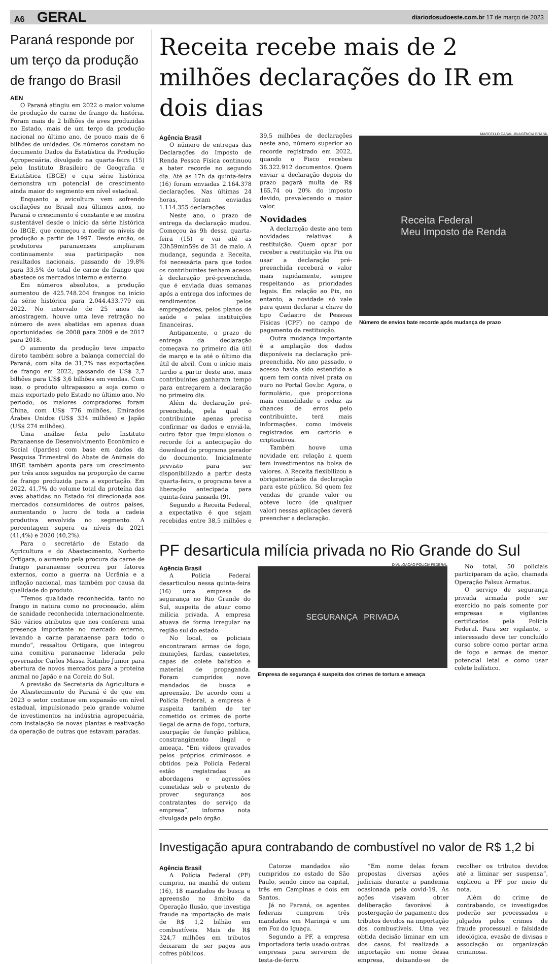A6 GERAL diariodosudoeste.com.br 17 de março de 2023
Paraná responde por um terço da produção de frango do Brasil
AEN
O Paraná atingiu em 2022 o maior volume de produção de carne de frango da história. Foram mais de 2 bilhões de aves produzidas no Estado, mais de um terço da produção nacional no último ano, de pouco mais de 6 bilhões de unidades. Os números constam no documento Dados da Estatística da Produção Agropecuária, divulgado na quarta-feira (15) pelo Instituto Brasileiro de Geografia e Estatística (IBGE) e cuja série histórica demonstra um potencial de crescimento ainda maior do segmento em nível estadual.
Enquanto a avicultura vem sofrendo oscilações no Brasil nos últimos anos, no Paraná o crescimento é constante e se mostra sustentável desde o início da série histórica do IBGE, que começou a medir os níveis de produção a partir de 1997. Desde então, os produtores paranaenses ampliaram continuamente sua participação nos resultados nacionais, passando de 19,8% para 33,5% do total de carne de frango que abastece os mercados interno e externo.
Em números absolutos, a produção aumentou de 425.748.204 frangos no início da série histórica para 2.044.433.779 em 2022. No intervalo de 25 anos da amostragem, houve uma leve retração no número de aves abatidas em apenas duas oportunidades: de 2008 para 2009 e de 2017 para 2018.
O aumento da produção teve impacto direto também sobre a balança comercial do Paraná, com alta de 31,7% nas exportações de frango em 2022, passando de US$ 2,7 bilhões para US$ 3,6 bilhões em vendas. Com isso, o produto ultrapassou a soja como o mais exportado pelo Estado no último ano. No período, os maiores compradores foram China, com US$ 776 milhões, Emirados Árabes Unidos (US$ 334 milhões) e Japão (US$ 274 milhões).
Uma análise feita pelo Instituto Paranaense de Desenvolvimento Econômico e Social (Ipardes) com base em dados da Pesquisa Trimestral do Abate de Animais do IBGE também aponta para um crescimento por três anos seguidos na proporção de carne de frango produzida para a exportação. Em 2022, 41,7% do volume total da proteína das aves abatidas no Estado foi direcionada aos mercados consumidores de outros países, aumentando o lucro de toda a cadeia produtiva envolvida no segmento. A porcentagem supera os níveis de 2021 (41,4%) e 2020 (40,2%).
Para o secretário de Estado da Agricultura e do Abastecimento, Norberto Ortigara, o aumento pela procura da carne de frango paranaense ocorreu por fatores externos, como a guerra na Ucrânia e a inflação nacional, mas também por causa da qualidade do produto.
“Temos qualidade reconhecida, tanto no frango in natura como no processado, além de sanidade reconhecida internacionalmente. São vários atributos que nos conferem uma presença importante no mercado externo, levando a carne paranaense para todo o mundo”, ressaltou Ortigara, que integrou uma comitiva paranaense liderada pelo governador Carlos Massa Ratinho Junior para abertura de novos mercados para a proteína animal no Japão e na Coreia do Sul.
A previsão da Secretaria da Agricultura e do Abastecimento do Paraná é de que em 2023 o setor continue em expansão em nível estadual, impulsionado pelo grande volume de investimentos na indústria agropecuária, com instalação de novas plantas e reativação da operação de outras que estavam paradas.
Receita recebe mais de 2 milhões declarações do IR em dois dias
Agência Brasil
O número de entregas das Declarações do Imposto de Renda Pessoa Física continuou a bater recorde no segundo dia. Até as 17h da quinta-feira (16) foram enviadas 2.164.378 declarações. Nas últimas 24 horas, foram enviadas 1.114.355 declarações.
Neste ano, o prazo de entrega da declaração mudou. Começou às 9h dessa quarta-feira (15) e vai até as 23h59min59s de 31 de maio. A mudança, segunda a Receita, foi necessária para que todos os contribuintes tenham acesso à declaração pré-preenchida, que é enviada duas semanas após a entrega dos informes de rendimentos pelos empregadores, pelos planos de saúde e pelas instituições financeiras.
Antigamente, o prazo de entrega da declaração começava no primeiro dia útil de março e ia até o último dia útil de abril. Com o início mais tardio a partir deste ano, mais contribuintes ganharam tempo para entregarem a declaração no primeiro dia.
Além da declaração pré-preenchida, pela qual o contribuinte apenas precisa confirmar os dados e enviá-la, outro fator que impulsionou o recorde foi a antecipação do download do programa gerador do documento. Inicialmente previsto para ser disponibilizado a partir desta quarta-feira, o programa teve a liberação antecipada para quinta-feira passada (9).
Segundo a Receita Federal, a expectativa é que sejam recebidas entre 38,5 milhões e 39,5 milhões de declarações neste ano, número superior ao recorde registrado em 2022, quando o Fisco recebeu 36.322.912 documentos. Quem enviar a declaração depois do prazo pagará multa de R$ 165,74 ou 20% do imposto devido, prevalecendo o maior valor.
Novidades
A declaração deste ano tem novidades relativas à restituição. Quem optar por receber a restituição via Pix ou usar a declaração pré-preenchida receberá o valor mais rapidamente, sempre respeitando as prioridades legais. Em relação ao Pix, no entanto, a novidade só vale para quem declarar a chave do tipo Cadastro de Pessoas Físicas (CPF) no campo de pagamento da restituição.
Outra mudança importante é a ampliação dos dados disponíveis na declaração pré-preenchida. No ano passado, o acesso havia sido estendido a quem tem conta nível prata ou ouro no Portal Gov.br. Agora, o formulário, que proporciona mais comodidade e reduz as chances de erros pelo contribuinte, terá mais informações, como imóveis registrados em cartório e criptoativos.
Também houve uma novidade em relação a quem tem investimentos na bolsa de valores. A Receita flexibilizou a obrigatoriedade da declaração para este público. Só quem fez vendas de grande valor ou obteve lucro (de qualquer valor) nessas aplicações deverá preencher a declaração.
MARCELLO CASAL JR/AGÊNCIA BRASIL
Receita Federal
Meu Imposto de Renda
Número de envios bate recorde após mudança de prazo
PF desarticula milícia privada no Rio Grande do Sul
Agência Brasil
A Polícia Federal desarticulou nessa quinta-feira (16) uma empresa de segurança no Rio Grande do Sul, suspeita de atuar como milícia privada. A empresa atuava de forma irregular na região sul do estado.
No local, os policiais encontraram armas de fogo, munições, fardas, cassetetes, capas de colete balístico e material de propaganda. Foram cumpridos nove mandados de busca e apreensão. De acordo com a Polícia Federal, a empresa é suspeita também de ter cometido os crimes de porte ilegal de arma de fogo, tortura, usurpação de função pública, constrangimento ilegal e ameaça. “Em vídeos gravados pelos próprios criminosos e obtidos pela Polícia Federal estão registradas as abordagens e agressões cometidas sob o pretexto de prover segurança aos contratantes do serviço da empresa”, informa nota divulgada pelo órgão.
DIVULGAÇÃO POLÍCIA FEDERAL
SEGURANÇA PRIVADA
Empresa de segurança é suspeita dos crimes de tortura e ameaça
No total, 50 policiais participaram da ação, chamada Operação Falsus Armatus.
O serviço de segurança privada armada pode ser exercido no país somente por empresas e vigilantes certificados pela Polícia Federal. Para ser vigilante, o interessado deve ter concluído curso sobre como portar arma de fogo e armas de menor potencial letal e como usar colete balístico.
Investigação apura contrabando de combustível no valor de R$ 1,2 bi
Agência Brasil
A Polícia Federal (PF) cumpriu, na manhã de ontem (16), 18 mandados de busca e apreensão no âmbito da Operação Ilusão, que investiga fraude na importação de mais de R$ 1,2 bilhão em combustíveis. Mais de R$ 324,7 milhões em tributos deixaram de ser pagos aos cofres públicos.
Catorze mandados são cumpridos no estado de São Paulo, sendo cinco na capital, três em Campinas e dois em Santos.
Já no Paraná, os agentes federais cumprem três mandados em Maringá e um em Foz do Iguaçu.
Segundo a PF, a empresa importadora teria usado outras empresas para servirem de testa-de-ferro.
“Em nome delas foram propostas diversas ações judiciais durante a pandemia ocasionada pela covid-19. As ações visavam obter deliberação favorável à postergação do pagamento dos tributos devidos na importação dos combustíveis. Uma vez obtida decisão liminar em um dos casos, foi realizada a importação em nome dessa empresa, deixando-se de recolher os tributos devidos até a liminar ser suspensa”, explicou a PF por meio de nota.
Além do crime de contrabando, os investigados poderão ser processados e julgados pelos crimes de fraude processual e falsidade ideológica, evasão de divisas e associação ou organização criminosa.